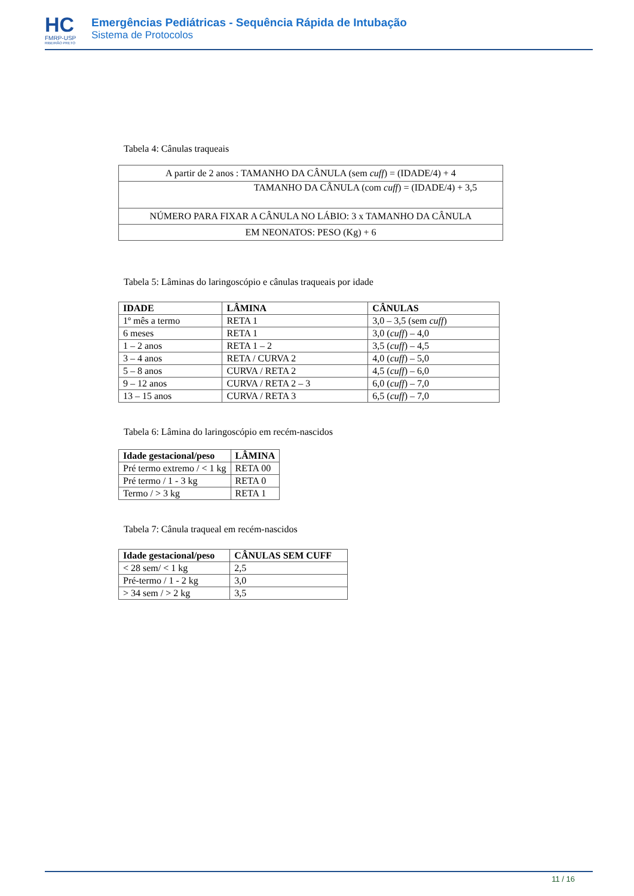HC
FMRP-USP
RIBEIRÃO PRETO
Emergências Pediátricas - Sequência Rápida de Intubação
Sistema de Protocolos
Tabela 4: Cânulas traqueais
| A partir de 2 anos : TAMANHO DA CÂNULA (sem cuff ) = (IDADE/4) + 4 |
| TAMANHO DA CÂNULA (com cuff ) = (IDADE/4) + 3,5 |
| NÚMERO PARA FIXAR A CÂNULA NO LÁBIO: 3 x TAMANHO DA CÂNULA |
| EM NEONATOS: PESO (Kg) + 6 |
Tabela 5: Lâminas do laringoscópio e cânulas traqueais por idade
| IDADE | LÂMINA | CÂNULAS |
| --- | --- | --- |
| 1º mês a termo | RETA 1 | 3,0 – 3,5 (sem cuff ) |
| 6 meses | RETA 1 | 3,0 ( cuff ) – 4,0 |
| 1 – 2 anos | RETA 1 – 2 | 3,5 ( cuff ) – 4,5 |
| 3 – 4 anos | RETA / CURVA 2 | 4,0 ( cuff ) – 5,0 |
| 5 – 8 anos | CURVA / RETA 2 | 4,5 ( cuff ) – 6,0 |
| 9 – 12 anos | CURVA / RETA 2 – 3 | 6,0 ( cuff ) – 7,0 |
| 13 – 15 anos | CURVA / RETA 3 | 6,5 ( cuff ) – 7,0 |
Tabela 6: Lâmina do laringoscópio em recém-nascidos
| Idade gestacional/peso | LÂMINA |
| --- | --- |
| Pré termo extremo / < 1 kg | RETA 00 |
| Pré termo / 1 - 3 kg | RETA 0 |
| Termo / > 3 kg | RETA 1 |
Tabela 7: Cânula traqueal em recém-nascidos
| Idade gestacional/peso | CÂNULAS SEM CUFF |
| --- | --- |
| < 28 sem/ < 1 kg | 2,5 |
| Pré-termo / 1 - 2 kg | 3,0 |
| > 34 sem / > 2 kg | 3,5 |
11 / 16